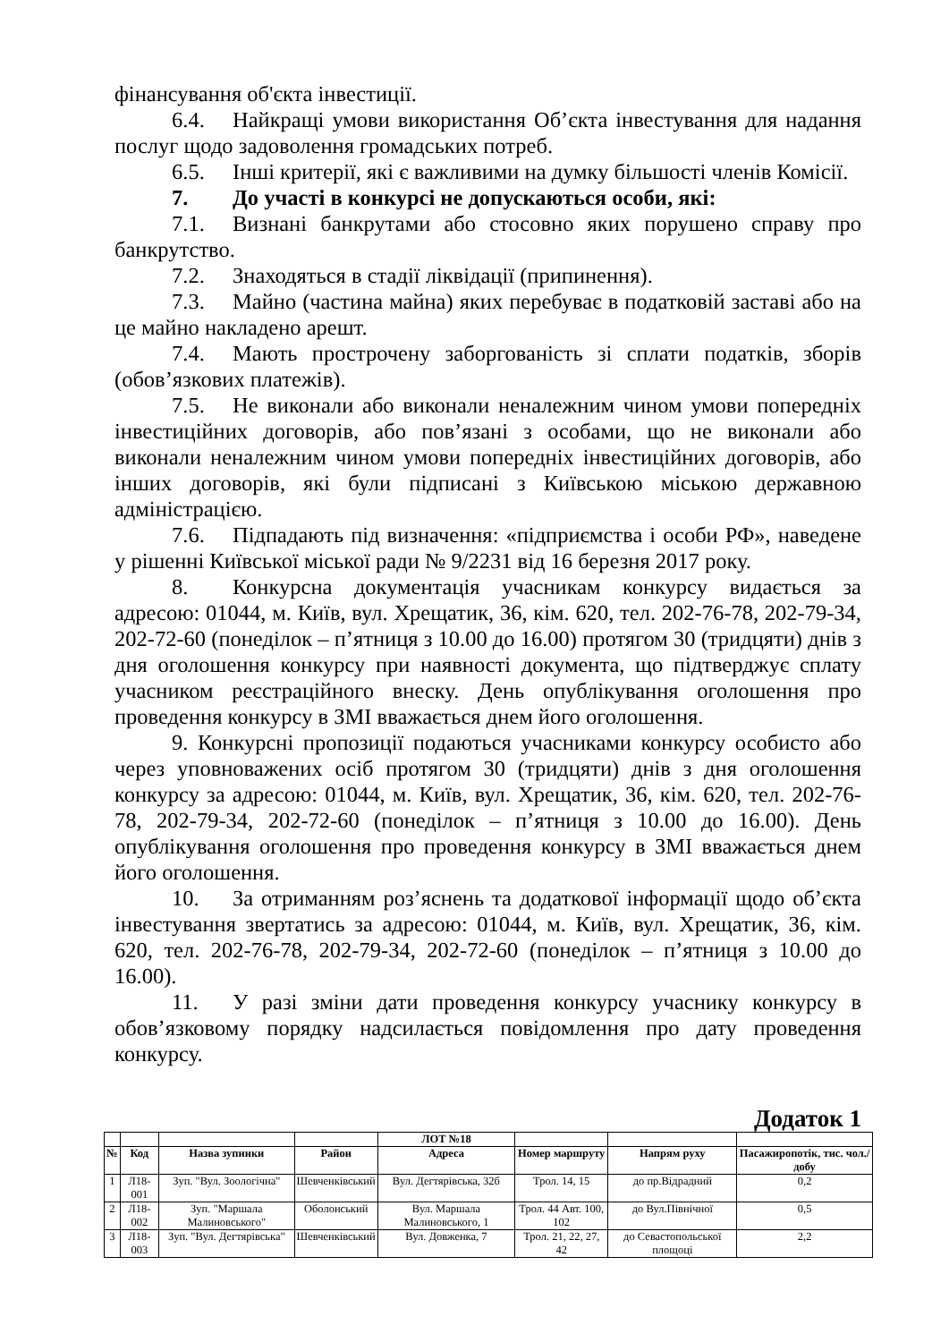фінансування об'єкта інвестиції.
6.4. Найкращі умови використання Об’єкта інвестування для надання послуг щодо задоволення громадських потреб.
6.5. Інші критерії, які є важливими на думку більшості членів Комісії.
7. До участі в конкурсі не допускаються особи, які:
7.1. Визнані банкрутами або стосовно яких порушено справу про банкрутство.
7.2. Знаходяться в стадії ліквідації (припинення).
7.3. Майно (частина майна) яких перебуває в податковій заставі або на це майно накладено арешт.
7.4. Мають прострочену заборгованість зі сплати податків, зборів (обов’язкових платежів).
7.5. Не виконали або виконали неналежним чином умови попередніх інвестиційних договорів, або пов’язані з особами, що не виконали або виконали неналежним чином умови попередніх інвестиційних договорів, або інших договорів, які були підписані з Київською міською державною адміністрацією.
7.6. Підпадають під визначення: «підприємства і особи РФ», наведене у рішенні Київської міської ради № 9/2231 від 16 березня 2017 року.
8. Конкурсна документація учасникам конкурсу видається за адресою: 01044, м. Київ, вул. Хрещатик, 36, кім. 620, тел. 202-76-78, 202-79-34, 202-72-60 (понеділок – п’ятниця з 10.00 до 16.00) протягом 30 (тридцяти) днів з дня оголошення конкурсу при наявності документа, що підтверджує сплату учасником реєстраційного внеску. День опублікування оголошення про проведення конкурсу в ЗМІ вважається днем його оголошення.
9. Конкурсні пропозиції подаються учасниками конкурсу особисто або через уповноважених осіб протягом 30 (тридцяти) днів з дня оголошення конкурсу за адресою: 01044, м. Київ, вул. Хрещатик, 36, кім. 620, тел. 202-76-78, 202-79-34, 202-72-60 (понеділок – п’ятниця з 10.00 до 16.00). День опублікування оголошення про проведення конкурсу в ЗМІ вважається днем його оголошення.
10. За отриманням роз’яснень та додаткової інформації щодо об’єкта інвестування звертатись за адресою: 01044, м. Київ, вул. Хрещатик, 36, кім. 620, тел. 202-76-78, 202-79-34, 202-72-60 (понеділок – п’ятниця з 10.00 до 16.00).
11. У разі зміни дати проведення конкурсу учаснику конкурсу в обов’язковому порядку надсилається повідомлення про дату проведення конкурсу.
Додаток 1
| | | | | ЛОТ №18 | | | |
| --- | --- | --- | --- | --- | --- | --- | --- |
| № | Код | Назва зупинки | Район | Адреса | Номер маршруту | Напрям руху | Пасажиропотік, тис. чол./добу |
| 1 | Л18-001 | Зуп. "Вул. Зоологічна" | Шевченківський | Вул. Дегтярівська, 32б | Трол. 14, 15 | до пр.Відрадний | 0,2 |
| 2 | Л18-002 | Зуп. "Маршала Малиновського" | Оболонський | Вул. Маршала Малиновського, 1 | Трол. 44 Авт. 100, 102 | до Вул.Північної | 0,5 |
| 3 | Л18-003 | Зуп. "Вул. Дегтярівська" | Шевченківський | Вул. Довженка, 7 | Трол. 21, 22, 27, 42 | до Севастопольської площоці | 2,2 |